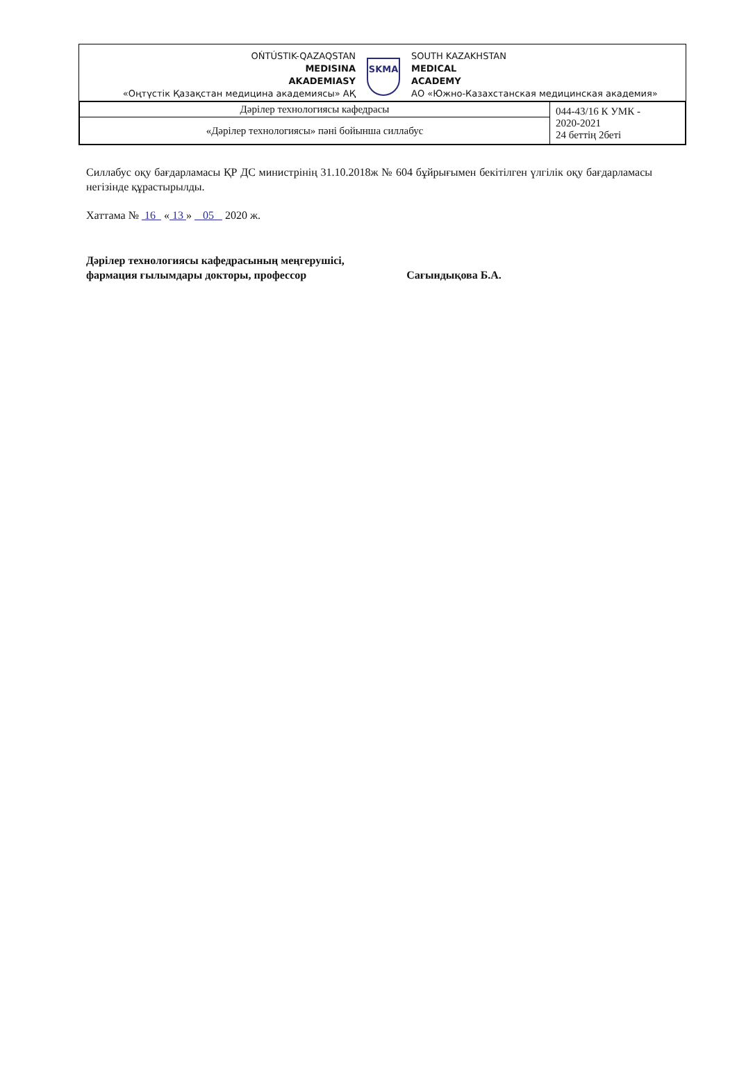OŃTÚSTIK-QAZAQSTAN
MEDISINA
AKADEMIASY
«Оңтүстік Қазақстан медицина академиясы» АҚ
SKMA
SOUTH KAZAKHSTAN
MEDICAL
ACADEMY
АО «Южно-Казахстанская медицинская академия»
| Дәрілер технологиясы кафедрасы | 044-43/16 К УМК - 2020-2021 24 беттің 2беті |
| «Дәрілер технологиясы» пәні бойынша силлабус | |
Силлабус оқу бағдарламасы ҚР ДС министрінің 31.10.2018ж № 604 бұйрығымен бекітілген үлгілік оқу бағдарламасы негізінде құрастырылды.
Хаттама № 16 « 13 » 05 2020 ж.
Дәрілер технологиясы кафедрасының меңгерушісі,
фармация ғылымдары докторы, профессор Сағындықова Б.А.